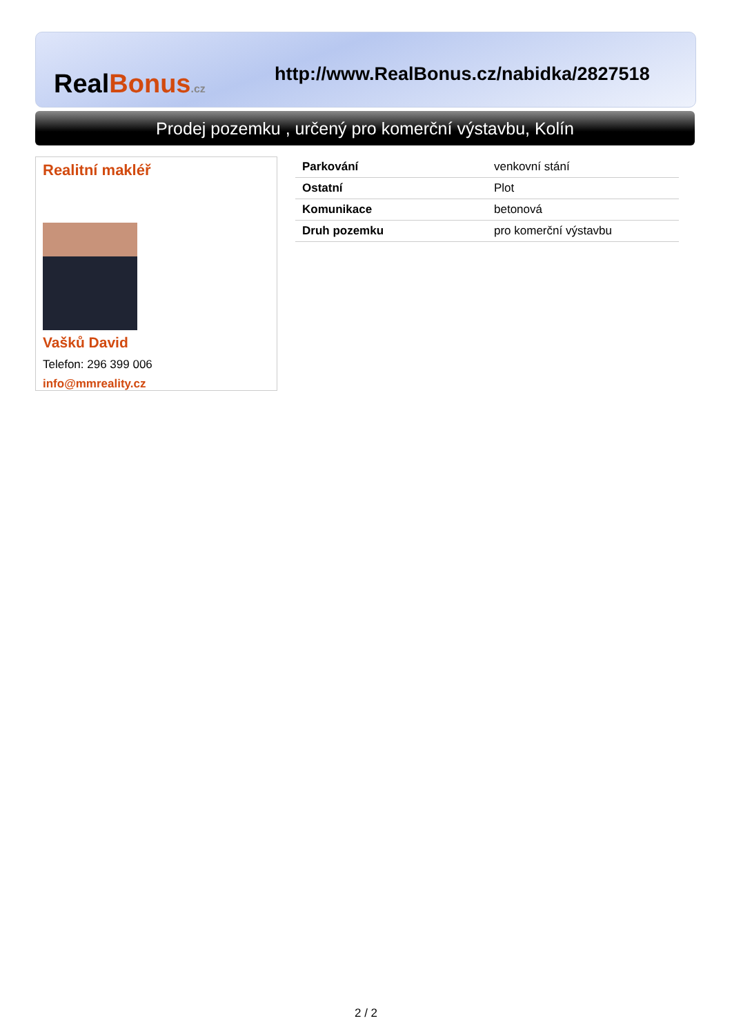RealBonus.cz
http://www.RealBonus.cz/nabidka/2827518
Prodej pozemku , určený pro komerční výstavbu, Kolín
Realitní makléř
Vašků David
Telefon: 296 399 006
info@mmreality.cz
| Parkování | venkovní stání |
| Ostatní | Plot |
| Komunikace | betonová |
| Druh pozemku | pro komerční výstavbu |
2 / 2